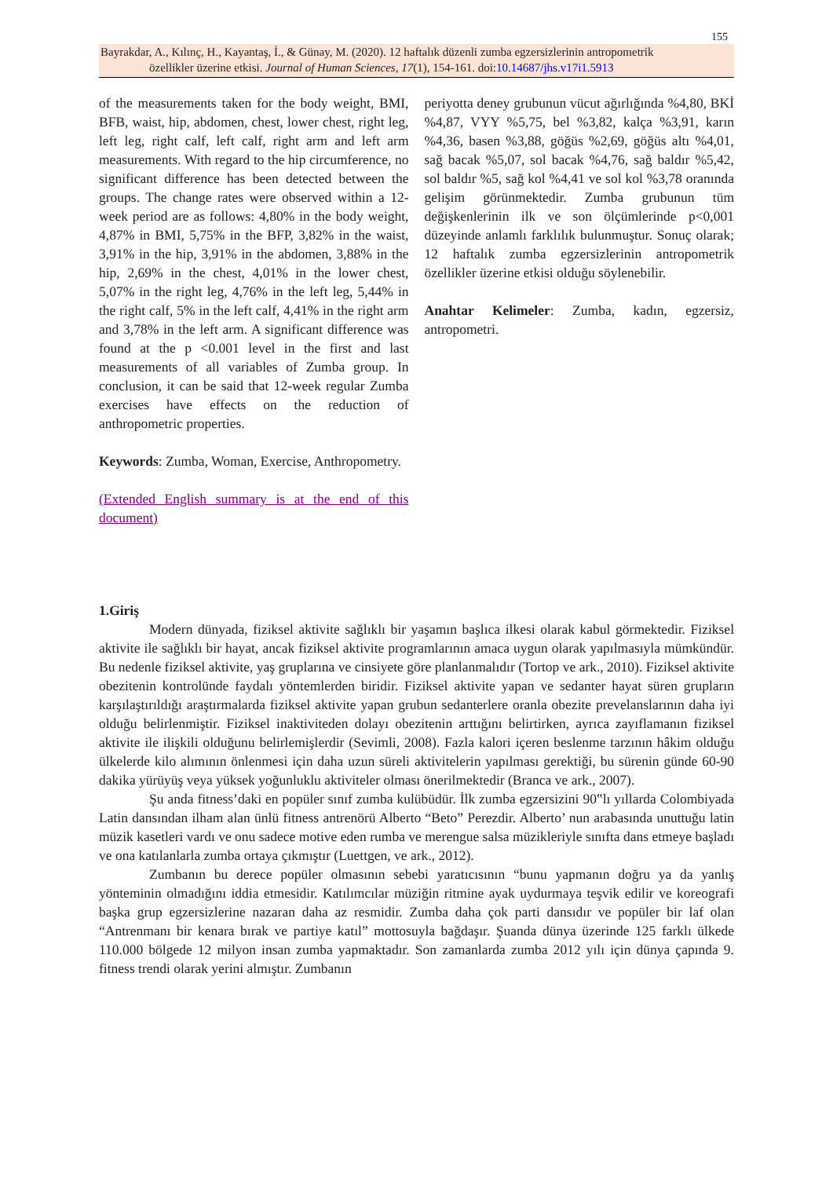155
Bayrakdar, A., Kılınç, H., Kayantaş, İ., & Günay, M. (2020). 12 haftalık düzenli zumba egzersizlerinin antropometrik
özellikler üzerine etkisi. Journal of Human Sciences, 17(1), 154-161. doi:10.14687/jhs.v17i1.5913
of the measurements taken for the body weight, BMI, BFB, waist, hip, abdomen, chest, lower chest, right leg, left leg, right calf, left calf, right arm and left arm measurements. With regard to the hip circumference, no significant difference has been detected between the groups. The change rates were observed within a 12-week period are as follows: 4,80% in the body weight, 4,87% in BMI, 5,75% in the BFP, 3,82% in the waist, 3,91% in the hip, 3,91% in the abdomen, 3,88% in the hip, 2,69% in the chest, 4,01% in the lower chest, 5,07% in the right leg, 4,76% in the left leg, 5,44% in the right calf, 5% in the left calf, 4,41% in the right arm and 3,78% in the left arm. A significant difference was found at the p <0.001 level in the first and last measurements of all variables of Zumba group. In conclusion, it can be said that 12-week regular Zumba exercises have effects on the reduction of anthropometric properties.
Keywords: Zumba, Woman, Exercise, Anthropometry.
(Extended English summary is at the end of this document)
periyotta deney grubunun vücut ağırlığında %4,80, BKİ %4,87, VYY %5,75, bel %3,82, kalça %3,91, karın %4,36, basen %3,88, göğüs %2,69, göğüs altı %4,01, sağ bacak %5,07, sol bacak %4,76, sağ baldır %5,42, sol baldır %5, sağ kol %4,41 ve sol kol %3,78 oranında gelişim görünmektedir. Zumba grubunun tüm değişkenlerinin ilk ve son ölçümlerinde p<0,001 düzeyinde anlamlı farklılık bulunmuştur. Sonuç olarak; 12 haftalık zumba egzersizlerinin antropometrik özellikler üzerine etkisi olduğu söylenebilir.
Anahtar Kelimeler: Zumba, kadın, egzersiz, antropometri.
1.Giriş
Modern dünyada, fiziksel aktivite sağlıklı bir yaşamın başlıca ilkesi olarak kabul görmektedir. Fiziksel aktivite ile sağlıklı bir hayat, ancak fiziksel aktivite programlarının amaca uygun olarak yapılmasıyla mümkündür. Bu nedenle fiziksel aktivite, yaş gruplarına ve cinsiyete göre planlanmalıdır (Tortop ve ark., 2010). Fiziksel aktivite obezitenin kontrolünde faydalı yöntemlerden biridir. Fiziksel aktivite yapan ve sedanter hayat süren grupların karşılaştırıldığı araştırmalarda fiziksel aktivite yapan grubun sedanterlere oranla obezite prevelanslarının daha iyi olduğu belirlenmiştir. Fiziksel inaktiviteden dolayı obezitenin arttığını belirtirken, ayrıca zayıflamanın fiziksel aktivite ile ilişkili olduğunu belirlemişlerdir (Sevimli, 2008). Fazla kalori içeren beslenme tarzının hâkim olduğu ülkelerde kilo alımının önlenmesi için daha uzun süreli aktivitelerin yapılması gerektiği, bu sürenin günde 60-90 dakika yürüyüş veya yüksek yoğunluklu aktiviteler olması önerilmektedir (Branca ve ark., 2007).
Şu anda fitness’daki en popüler sınıf zumba kulübüdür. İlk zumba egzersizini 90‟lı yıllarda Colombiyada Latin dansından ilham alan ünlü fitness antrenörü Alberto “Beto” Perezdir. Alberto’ nun arabasında unuttuğu latin müzik kasetleri vardı ve onu sadece motive eden rumba ve merengue salsa müzikleriyle sınıfta dans etmeye başladı ve ona katılanlarla zumba ortaya çıkmıştır (Luettgen, ve ark., 2012).
Zumbanın bu derece popüler olmasının sebebi yaratıcısının “bunu yapmanın doğru ya da yanlış yönteminin olmadığını iddia etmesidir. Katılımcılar müziğin ritmine ayak uydurmaya teşvik edilir ve koreografi başka grup egzersizlerine nazaran daha az resmidir. Zumba daha çok parti dansıdır ve popüler bir laf olan “Antrenmanı bir kenara bırak ve partiye katıl” mottosuyla bağdaşır. Şuanda dünya üzerinde 125 farklı ülkede 110.000 bölgede 12 milyon insan zumba yapmaktadır. Son zamanlarda zumba 2012 yılı için dünya çapında 9. fitness trendi olarak yerini almıştır. Zumbanın